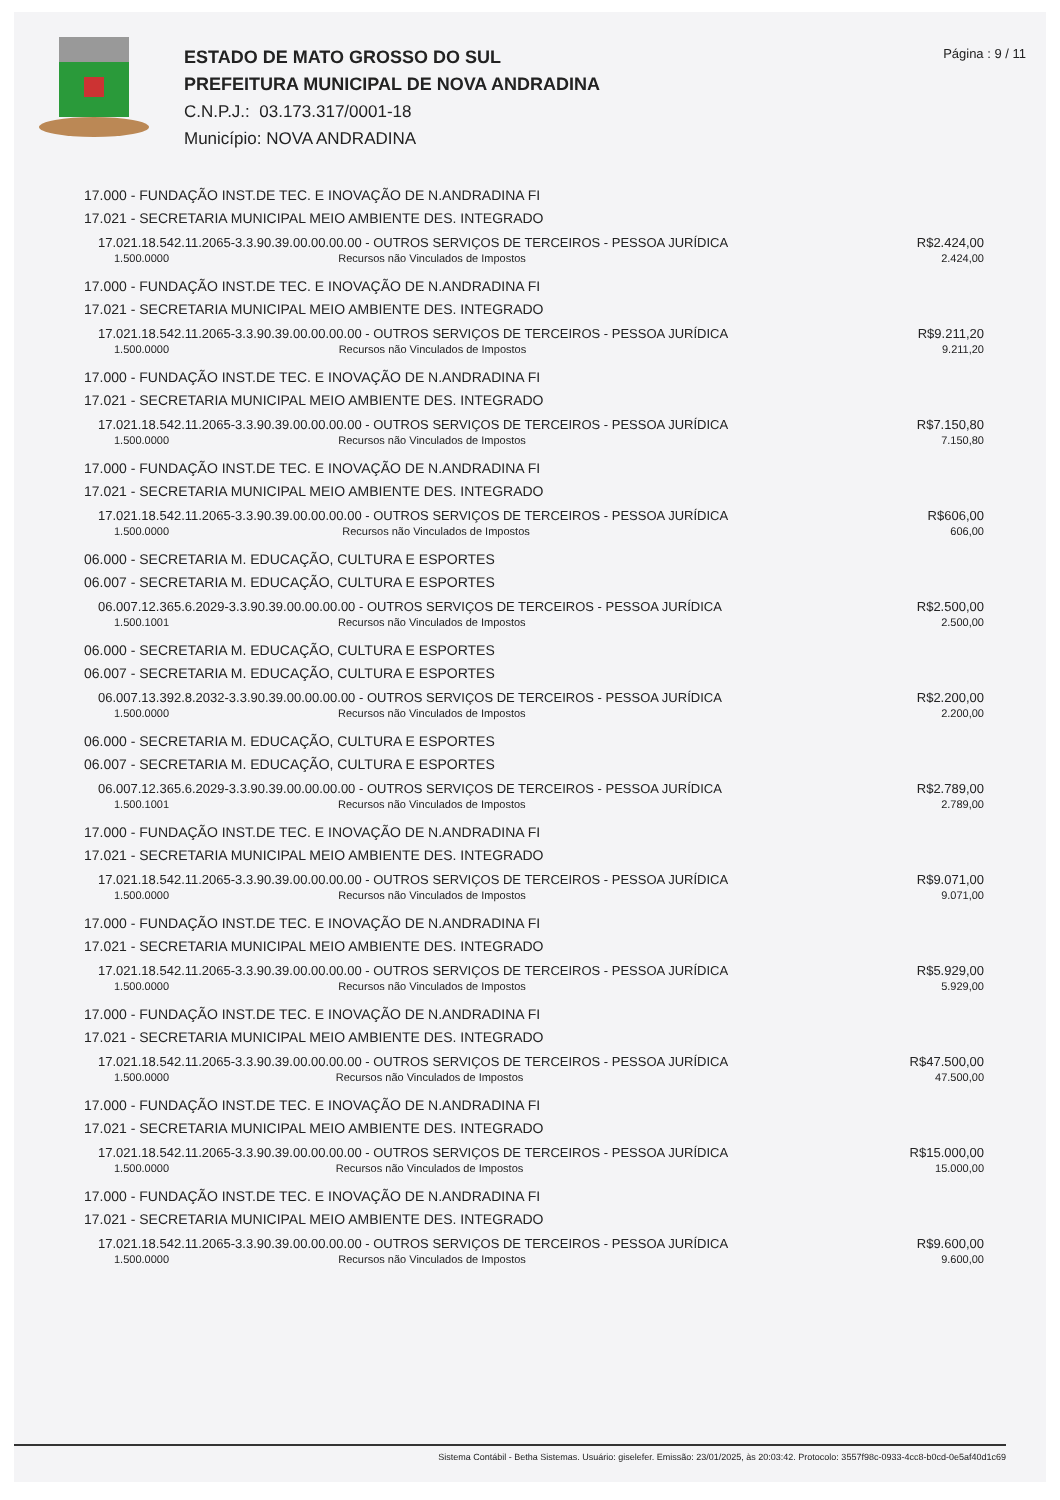ESTADO DE MATO GROSSO DO SUL
PREFEITURA MUNICIPAL DE NOVA ANDRADINA
C.N.P.J.: 03.173.317/0001-18
Município: NOVA ANDRADINA
Página : 9 / 11
17.000 - FUNDAÇÃO INST.DE TEC. E INOVAÇÃO DE N.ANDRADINA FI
17.021 - SECRETARIA MUNICIPAL MEIO AMBIENTE DES. INTEGRADO
| 17.021.18.542.11.2065-3.3.90.39.00.00.00.00 - OUTROS SERVIÇOS DE TERCEIROS - PESSOA JURÍDICA | | R$2.424,00 |
| 1.500.0000 | Recursos não Vinculados de Impostos | 2.424,00 |
17.000 - FUNDAÇÃO INST.DE TEC. E INOVAÇÃO DE N.ANDRADINA FI
17.021 - SECRETARIA MUNICIPAL MEIO AMBIENTE DES. INTEGRADO
| 17.021.18.542.11.2065-3.3.90.39.00.00.00.00 - OUTROS SERVIÇOS DE TERCEIROS - PESSOA JURÍDICA | | R$9.211,20 |
| 1.500.0000 | Recursos não Vinculados de Impostos | 9.211,20 |
17.000 - FUNDAÇÃO INST.DE TEC. E INOVAÇÃO DE N.ANDRADINA FI
17.021 - SECRETARIA MUNICIPAL MEIO AMBIENTE DES. INTEGRADO
| 17.021.18.542.11.2065-3.3.90.39.00.00.00.00 - OUTROS SERVIÇOS DE TERCEIROS - PESSOA JURÍDICA | | R$7.150,80 |
| 1.500.0000 | Recursos não Vinculados de Impostos | 7.150,80 |
17.000 - FUNDAÇÃO INST.DE TEC. E INOVAÇÃO DE N.ANDRADINA FI
17.021 - SECRETARIA MUNICIPAL MEIO AMBIENTE DES. INTEGRADO
| 17.021.18.542.11.2065-3.3.90.39.00.00.00.00 - OUTROS SERVIÇOS DE TERCEIROS - PESSOA JURÍDICA | | R$606,00 |
| 1.500.0000 | Recursos não Vinculados de Impostos | 606,00 |
06.000 - SECRETARIA M. EDUCAÇÃO, CULTURA E ESPORTES
06.007 - SECRETARIA M. EDUCAÇÃO, CULTURA E ESPORTES
| 06.007.12.365.6.2029-3.3.90.39.00.00.00.00 - OUTROS SERVIÇOS DE TERCEIROS - PESSOA JURÍDICA | | R$2.500,00 |
| 1.500.1001 | Recursos não Vinculados de Impostos | 2.500,00 |
06.000 - SECRETARIA M. EDUCAÇÃO, CULTURA E ESPORTES
06.007 - SECRETARIA M. EDUCAÇÃO, CULTURA E ESPORTES
| 06.007.13.392.8.2032-3.3.90.39.00.00.00.00 - OUTROS SERVIÇOS DE TERCEIROS - PESSOA JURÍDICA | | R$2.200,00 |
| 1.500.0000 | Recursos não Vinculados de Impostos | 2.200,00 |
06.000 - SECRETARIA M. EDUCAÇÃO, CULTURA E ESPORTES
06.007 - SECRETARIA M. EDUCAÇÃO, CULTURA E ESPORTES
| 06.007.12.365.6.2029-3.3.90.39.00.00.00.00 - OUTROS SERVIÇOS DE TERCEIROS - PESSOA JURÍDICA | | R$2.789,00 |
| 1.500.1001 | Recursos não Vinculados de Impostos | 2.789,00 |
17.000 - FUNDAÇÃO INST.DE TEC. E INOVAÇÃO DE N.ANDRADINA FI
17.021 - SECRETARIA MUNICIPAL MEIO AMBIENTE DES. INTEGRADO
| 17.021.18.542.11.2065-3.3.90.39.00.00.00.00 - OUTROS SERVIÇOS DE TERCEIROS - PESSOA JURÍDICA | | R$9.071,00 |
| 1.500.0000 | Recursos não Vinculados de Impostos | 9.071,00 |
17.000 - FUNDAÇÃO INST.DE TEC. E INOVAÇÃO DE N.ANDRADINA FI
17.021 - SECRETARIA MUNICIPAL MEIO AMBIENTE DES. INTEGRADO
| 17.021.18.542.11.2065-3.3.90.39.00.00.00.00 - OUTROS SERVIÇOS DE TERCEIROS - PESSOA JURÍDICA | | R$5.929,00 |
| 1.500.0000 | Recursos não Vinculados de Impostos | 5.929,00 |
17.000 - FUNDAÇÃO INST.DE TEC. E INOVAÇÃO DE N.ANDRADINA FI
17.021 - SECRETARIA MUNICIPAL MEIO AMBIENTE DES. INTEGRADO
| 17.021.18.542.11.2065-3.3.90.39.00.00.00.00 - OUTROS SERVIÇOS DE TERCEIROS - PESSOA JURÍDICA | | R$47.500,00 |
| 1.500.0000 | Recursos não Vinculados de Impostos | 47.500,00 |
17.000 - FUNDAÇÃO INST.DE TEC. E INOVAÇÃO DE N.ANDRADINA FI
17.021 - SECRETARIA MUNICIPAL MEIO AMBIENTE DES. INTEGRADO
| 17.021.18.542.11.2065-3.3.90.39.00.00.00.00 - OUTROS SERVIÇOS DE TERCEIROS - PESSOA JURÍDICA | | R$15.000,00 |
| 1.500.0000 | Recursos não Vinculados de Impostos | 15.000,00 |
17.000 - FUNDAÇÃO INST.DE TEC. E INOVAÇÃO DE N.ANDRADINA FI
17.021 - SECRETARIA MUNICIPAL MEIO AMBIENTE DES. INTEGRADO
| 17.021.18.542.11.2065-3.3.90.39.00.00.00.00 - OUTROS SERVIÇOS DE TERCEIROS - PESSOA JURÍDICA | | R$9.600,00 |
| 1.500.0000 | Recursos não Vinculados de Impostos | 9.600,00 |
Sistema Contábil - Betha Sistemas. Usuário: giselefer. Emissão: 23/01/2025, às 20:03:42. Protocolo: 3557f98c-0933-4cc8-b0cd-0e5af40d1c69